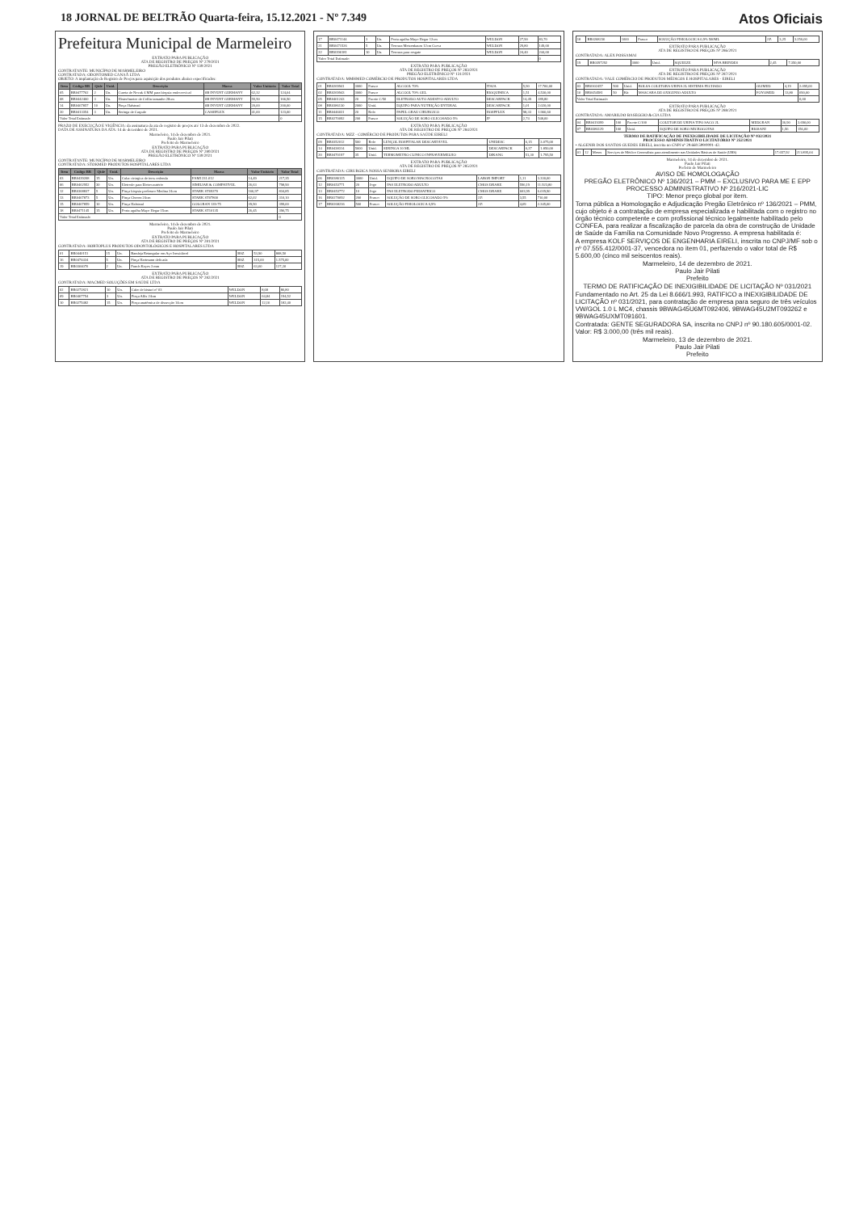18 JORNAL DE BELTRÃO Quarta-feira, 15.12.2021 - Nº 7.349 Atos Oficiais
Prefeitura Municipal de Marmeleiro
EXTRATO PARA PUBLICAÇÃO
ATA DE REGISTRO DE PREÇOS Nº 279/2021
PREGÃO ELETRÔNICO Nº 130/2021
CONTRATANTE: MUNICÍPIO DE MARMELEIRO
CONTRATADA: ODONTOMED CANAÃ LTDA
OBJETO: A implantação de Registro de Preços para aquisição dos produtos abaixo especificados:
| Item | Código BR | Qtde | Unid. | Descrição | Marca | Valor Unitário | Valor Total |
| --- | --- | --- | --- | --- | --- | --- | --- |
| 05 | BR0477702 | 2 | Un. | Cureta de Novak 4 MM para biopsia endocervical | 6B INVENT GERMANY | 62,32 | 124,64 |
| 08 | BR0442460 | 3 | Un. | Histerômetro de Collin tamanho 28cm | 6B INVENT GERMANY | 55,50 | 166,50 |
| 14 | BR0467857 | 10 | Un. | Pinça Halstead | 6B INVENT GERMANY | 20,00 | 200,00 |
| 20 | BR0413354 | 3 | Un. | Seringa de Carpule | CASSIFLEX | 41,00 | 123,00 |
| Valor Total Estimado | | | | | | | 0 |
PRAZO DE EXECUÇÃO E VIGÊNCIA: da assinatura da ata de registro de preços até 13 de dezembro de 2022.
DATA DE ASSINATURA DA ATA: 14 de dezembro de 2021.
Marmeleiro, 14 de dezembro de 2021.
Paulo Jair Pilati
Prefeito de Marmeleiro
EXTRATO PARA PUBLICAÇÃO
ATA DE REGISTRO DE PREÇOS Nº 280/2021
PREGÃO ELETRÔNICO Nº 130/2021
CONTRATANTE: MUNICÍPIO DE MARMELEIRO
CONTRATADA: STOKMED PRODUTOS HOSPITALARES LTDA
| Item | Código BR | Qtde | Unid. | Descrição | Marca | Valor Unitário | Valor Total |
| --- | --- | --- | --- | --- | --- | --- | --- |
| 03 | BR0439208 | 15 | Un. | Cuba cirúrgica de inox redonda | FAMI 231.012 | 14,49 | 217,35 |
| 06 | BR0462952 | 30 | Un. | Eletrodo para Eletrocautério | SIMILIAR & COMPATIVEL | 26,63 | 798,90 |
| 12 | BR0368837 | 5 | Un. | Pinça biopsia professor Medina 24cm | STARK ST69370 | 166,97 | 834,85 |
| 13 | BR0467873 | 5 | Un. | Pinça Cheron 24cm | STARK ST07800 | 62,02 | 310,10 |
| 15 | BR0467859 | 10 | Un. | Pinça Halstead | GOLGRAN 139-75 | 39,90 | 399,00 |
| 18 | BR0471145 | 15 | Un. | Porta agulha Mayo Hegar 15cm | STARK ST10135 | 26,45 | 396,75 |
| Valor Total Estimado | | | | | | | 0 |
Marmeleiro, 14 de dezembro de 2021.
Paulo Jair Pilati
Prefeito de Marmeleiro
EXTRATO PARA PUBLICAÇÃO
ATA DE REGISTRO DE PREÇOS Nº 281/2021
CONTRATADA: HORTOPLUS PRODUTOS ODONTOLÓGICOS E HOSPITALARES LTDA
| 01 | BR0440151 | 15 | Un. | Bandeja Retangular em Aço Inoxidável | BSZ | 53,90 | 808,50 |
| 16 | BR0474434 | 5 | Un. | Pinça Hartmann delicada | BSZ | 315,00 | 1.575,00 |
| 19 | BR0304070 | 2 | Un. | Punch Keyes 3 mm | BSZ | 63,60 | 127,20 |
EXTRATO PARA PUBLICAÇÃO
ATA DE REGISTRO DE PREÇOS Nº 282/2021
CONTRATADA: MACMED SOLUÇÕES EM SAÚDE LTDA
| 02 | BR0272821 | 10 | Un. | Cabo de bisturi nº 03 | WELDON | 8,68 | 86,80 |
| 09 | BR0467754 | 3 | Un. | Pinça Allis 24cm | WELDON | 64,84 | 194,52 |
| 10 | BR0275482 | 15 | Un. | Pinça anatômica de dissecção 14cm | WELDON | 12,16 | 182,40 |
| 17 | BR0471144 | 3 | Un. | Porta agulha Mayo Hegar 12cm | WELDON | 27,90 | 83,70 |
| 21 | BR0471526 | 5 | Un. | Tesoura Metzenbaum 12cm Curva | WELDON | 29,80 | 149,00 |
| 22 | BR0396181 | 10 | Un. | Tesoura para resgate | WELDON | 24,40 | 244,00 |
| Valor Total Estimado | | | | | | | 0 |
EXTRATO PARA PUBLICAÇÃO
ATA DE REGISTRO DE PREÇOS Nº 283/2021
PREGÃO ELETRÔNICO Nº 131/2021
CONTRATADA: MMHMED COMÉRCIO DE PRODUTOS HOSPITALARES LTDA
| 01 | BR0269941 | 3000 | Frasco | ALCOOL 70% | ITAJA | 5,90 | 17.700,00 |
| 02 | BR0269943 | 3000 | Frasco | ALCOOL 70% GEL | RIOQUIMICA | 1,51 | 4.530,00 |
| 05 | BR0461243 | 20 | Pacote C/50 | ELETRODO AUTO ADESIVO ADULTO | DESCARPACK | 14,49 | 289,80 |
| 08 | BR0386130 | 2000 | Unid. | EQUIPO PARA NUTRIÇÃO ENTERAL | DESCARPACK | 1,01 | 2.020,00 |
| 11 | BR0446031 | 20 | Rolo | PAPEL GRAU CIRURGICO | HOSPFLEX | 98,33 | 1.966,60 |
| 15 | BR0270092 | 200 | Frasco | SOLUÇÃO DE SORO GLICOSADO 5% | JP | 2,74 | 548,00 |
EXTRATO PARA PUBLICAÇÃO
ATA DE REGISTRO DE PREÇOS Nº 284/2021
CONTRATADA: MZZ - COMÉRCIO DE PRODUTOS PARA SAÚDE EIRELI
| 09 | BR0352012 | 500 | Rolo | LENÇOL HOSPITALAR DESCARTÁVEL | UNIDESC | 6,15 | 3.075,00 |
| 14 | BR0438314 | 5000 | Unid. | SERINGA 10 ML | DESCARPACK | 0,37 | 1.850,00 |
| 20 | BR0470197 | 35 | Unid. | TERMOMETRO CLINICO INFRAVERMELHO | DIKANG | 51,30 | 1.795,50 |
EXTRATO PARA PUBLICAÇÃO
ATA DE REGISTRO DE PREÇOS Nº 285/2021
CONTRATADA: CIRURGICA NOSSA SENHORA EIRELI
| 06 | BR0386125 | 3000 | Unid. | EQUIPO DE SORO MACROGOTAS | LABOR IMPORT | 1,11 | 3.330,00 |
| 12 | BR0453771 | 20 | Jogo | PAS ELETRODO ADULTO | CMOS DRAKE | 596,19 | 11.923,80 |
| 13 | BR0453772 | 10 | Jogo | PAS ELETRODO PEDIATRICO | CMOS DRAKE | 603,99 | 6.039,90 |
| 16 | BR0270092 | 200 | Frasco | SOLUÇÃO DE SORO GLICOSADO 5% | J.P. | 3,55 | 710,00 |
| 17 | BR0268236 | 500 | Frasco | SOLUÇÃO FISIOLOGICA 0,9% | J.P. | 4,69 | 2.345,00 |
| 18 | BR0268236 | 1000 | Frasco | SOLUÇÃO FISIOLOGICA 0,9% 500ML | J.P. | 3,25 | 3.250,00 |
EXTRATO PARA PUBLICAÇÃO
ATA DE REGISTRO DE PREÇOS Nº 286/2021
CONTRATADA: ALEX POSSAMAI
| 19 | BR0397292 | 3000 | Unid. | SQUEEZE | MVA BRINDES | 2,45 | 7.350,00 |
EXTRATO PARA PUBLICAÇÃO
ATA DE REGISTRO DE PREÇOS Nº 287/2021
CONTRATADA: VALE COMÉRCIO DE PRODUTOS MÉDICOS E HOSPITALARES - EIRELI
| 03 | BR0302457 | 500 | Unid. | BOLSA COLETORA URINA 2L SISTEMA FECHADO | OLIMED | 4,19 | 2.095,00 |
| 10 | BR0454581 | 50 | Kit | MASCARA DE OXIGENIO ADULTO | FOYOMED | 13,80 | 690,00 |
| Valor Total Estimado | | | | | | | 0,00 |
EXTRATO PARA PUBLICAÇÃO
ATA DE REGISTRO DE PREÇOS Nº 288/2021
CONTRATADA: AMARILDO BASEGGIO & CIA LTDA
| 04 | BR0419399 | 100 | Pacote C/100 | COLETOR DE URINA TIPO SACO 2L | MEDGRAN | 36,90 | 3.690,00 |
| 07 | BR0386129 | 100 | Unid. | EQUIPO DE SORO MICROGOTAS | BIOSANI | 1,56 | 156,00 |
TERMO DE RATIFICAÇÃO DE INEXIGIBILIDADE DE LICITAÇÃO Nº 032/2021
PROCESSO ADMINISTRATIVO LICITATÓRIO Nº 252/2021
• ALGENIR DOS SANTOS GUEDES EIRELI, inscrita no CNPJ nº 29.660.599/0001-42.
| 01 | 12 | Meses | Serviços de Médico Generalista para atendimento nas Unidades Básicas de Saúde (UBS) | 17.657,92 | 211.895,04 |
Marmeleiro, 14 de dezembro de 2021.
Paulo Jair Pilati
Prefeito de Marmeleiro
AVISO DE HOMOLOGAÇÃO
PREGÃO ELETRÔNICO Nº 136/2021 – PMM – EXCLUSIVO PARA ME E EPP
PROCESSO ADMINISTRATIVO Nº 216/2021-LIC
TIPO: Menor preço global por item.
Torna pública a Homologação e Adjudicação Pregão Eletrônico nº 136/2021 – PMM, cujo objeto é a contratação de empresa especializada e habilitada com o registro no órgão técnico competente e com profissional técnico legalmente habilitado pelo CONFEA, para realizar a fiscalização de parcela da obra de construção de Unidade de Saúde da Família na Comunidade Novo Progresso. A empresa habilitada é:
A empresa KOLF SERVIÇOS DE ENGENHARIA EIRELI, inscrita no CNPJ/MF sob o nº 07.555.412/0001-37, vencedora no item 01, perfazendo o valor total de R$ 5.600,00 (cinco mil seiscentos reais).
Marmeleiro, 14 de dezembro de 2021.
Paulo Jair Pilati
Prefeito
TERMO DE RATIFICAÇÃO DE INEXIGIBILIDADE DE LICITAÇÃO Nº 031/2021
Fundamentado no Art. 25 da Lei 8.666/1.993, RATIFICO a INEXIGIBILIDADE DE LICITAÇÃO nº 031/2021, para contratação de empresa para seguro de três veículos VW/GOL 1.0 L MC4, chassis 9BWAG45U6MT092406, 9BWAG45U2MT093262 e 9BWAG45UXMT091601.
Contratada: GENTE SEGURADORA SA, inscrita no CNPJ nº 90.180.605/0001-02. Valor: R$ 3.000,00 (três mil reais).
Marmeleiro, 13 de dezembro de 2021.
Paulo Jair Pilati
Prefeito